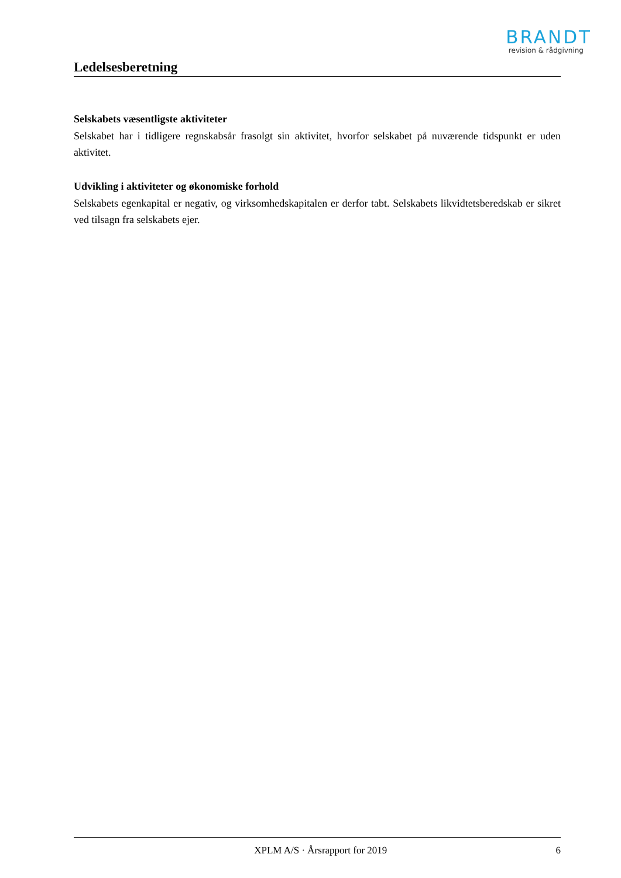BRANDT
revision & rådgivning
Ledelsesberetning
Selskabets væsentligste aktiviteter
Selskabet har i tidligere regnskabsår frasolgt sin aktivitet, hvorfor selskabet på nuværende tidspunkt er uden aktivitet.
Udvikling i aktiviteter og økonomiske forhold
Selskabets egenkapital er negativ, og virksomhedskapitalen er derfor tabt. Selskabets likvidtetsberedskab er sikret ved tilsagn fra selskabets ejer.
XPLM A/S · Årsrapport for 2019 6